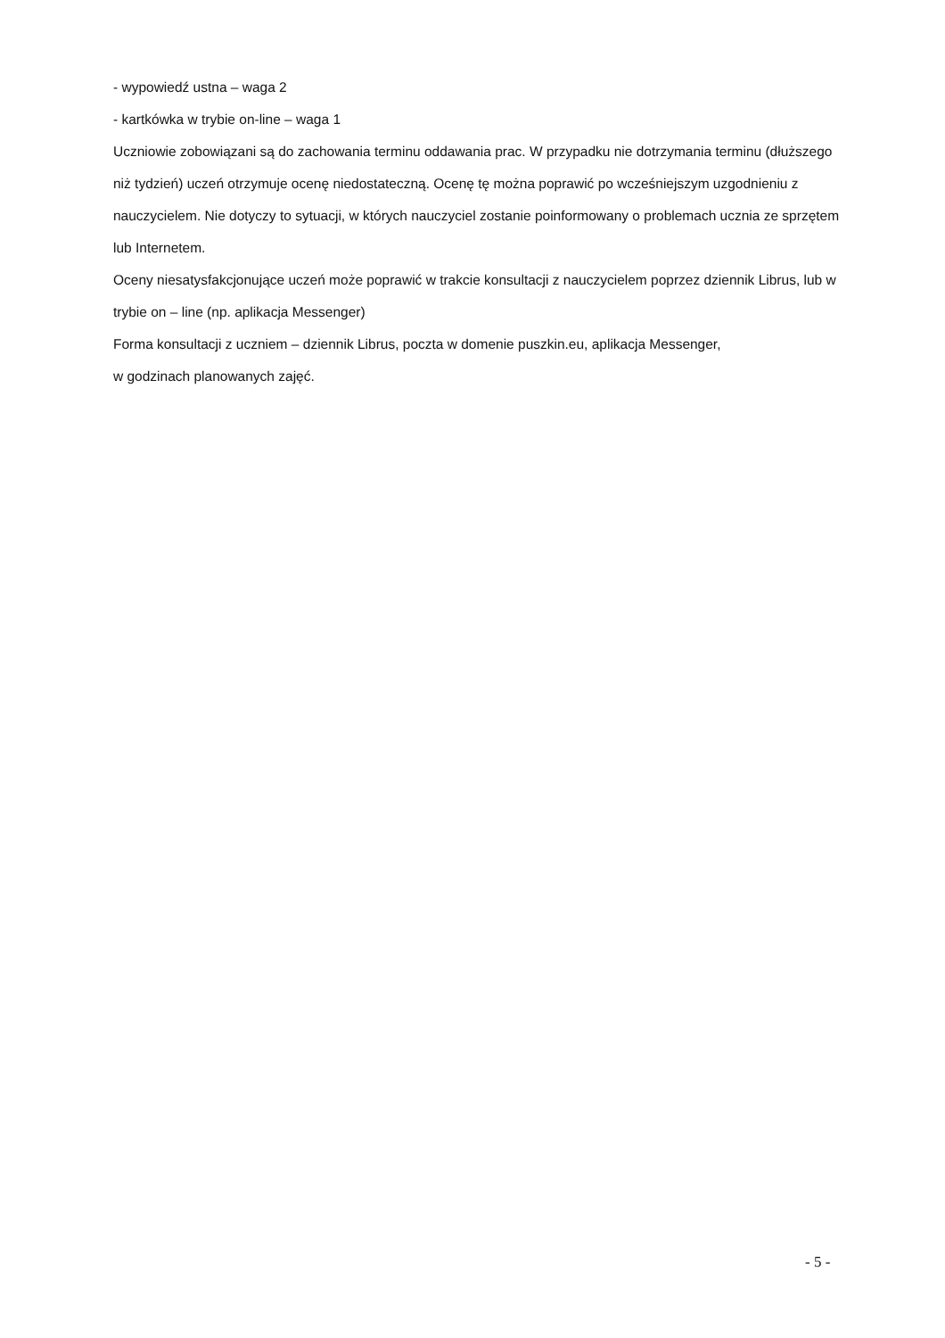- wypowiedź ustna – waga 2
- kartkówka w trybie on-line – waga 1
Uczniowie zobowiązani są do zachowania terminu oddawania prac. W przypadku nie dotrzymania terminu (dłuższego niż tydzień) uczeń otrzymuje ocenę niedostateczną. Ocenę tę można poprawić po wcześniejszym uzgodnieniu z nauczycielem. Nie dotyczy to sytuacji, w których nauczyciel zostanie poinformowany o problemach ucznia ze sprzętem lub Internetem.
Oceny niesatysfakcjonujące uczeń może poprawić w trakcie konsultacji z nauczycielem poprzez dziennik Librus, lub w trybie on – line (np. aplikacja Messenger)
Forma konsultacji z uczniem – dziennik Librus, poczta w domenie puszkin.eu, aplikacja Messenger,
w godzinach planowanych zajęć.
- 5 -